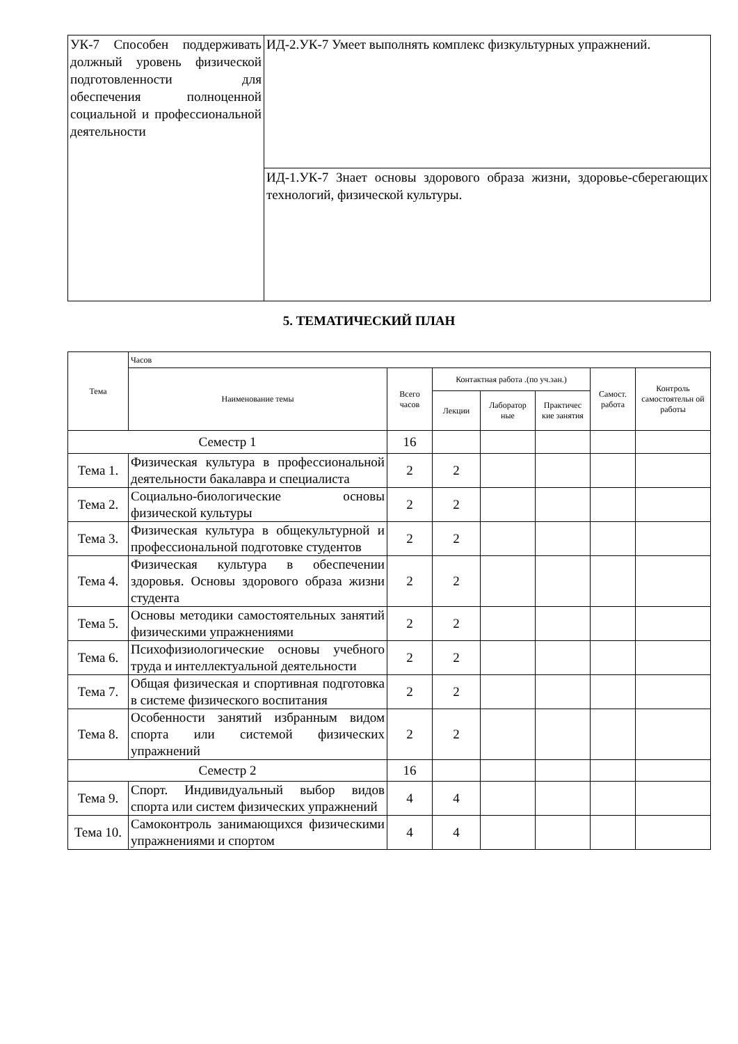| УК-7 Способен поддерживать должный уровень физической подготовленности для обеспечения полноценной социальной и профессиональной деятельности | ИД-2.УК-7 Умеет выполнять комплекс физкультурных упражнений. |
| | ИД-1.УК-7 Знает основы здорового образа жизни, здоровье-сберегающих технологий, физической культуры. |
5. ТЕМАТИЧЕСКИЙ ПЛАН
| Тема | Часов | | | | | | |
| --- | --- | --- | --- | --- | --- | --- | --- |
| | Наименование темы | Всего часов | Контактная работа .(по уч.зан.) | | | Самост. работа | Контроль самостоятельн ой работы |
| | | | Лекции | Лаборатор ные | Практичес кие занятия | | |
| Семестр 1 | | 16 | | | | | |
| Тема 1. | Физическая культура в профессиональной деятельности бакалавра и специалиста | 2 | 2 | | | | |
| Тема 2. | Социально-биологические основы физической культуры | 2 | 2 | | | | |
| Тема 3. | Физическая культура в общекультурной и профессиональной подготовке студентов | 2 | 2 | | | | |
| Тема 4. | Физическая культура в обеспечении здоровья. Основы здорового образа жизни студента | 2 | 2 | | | | |
| Тема 5. | Основы методики самостоятельных занятий физическими упражнениями | 2 | 2 | | | | |
| Тема 6. | Психофизиологические основы учебного труда и интеллектуальной деятельности | 2 | 2 | | | | |
| Тема 7. | Общая физическая и спортивная подготовка в системе физического воспитания | 2 | 2 | | | | |
| Тема 8. | Особенности занятий избранным видом спорта или системой физических упражнений | 2 | 2 | | | | |
| Семестр 2 | | 16 | | | | | |
| Тема 9. | Спорт. Индивидуальный выбор видов спорта или систем физических упражнений | 4 | 4 | | | | |
| Тема 10. | Самоконтроль занимающихся физическими упражнениями и спортом | 4 | 4 | | | | |